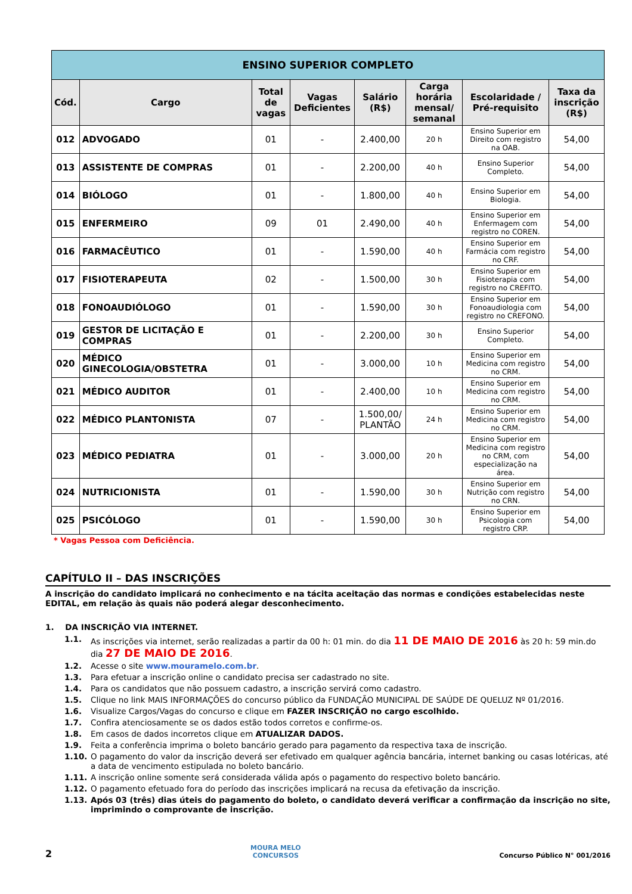| ENSINO SUPERIOR COMPLETO | | | | | | | |
| --- | --- | --- | --- | --- | --- | --- | --- |
| Cód. | Cargo | Total de vagas | Vagas Deficientes | Salário (R$) | Carga horária mensal/ semanal | Escolaridade / Pré-requisito | Taxa da inscrição (R$) |
| 012 | ADVOGADO | 01 | - | 2.400,00 | 20 h | Ensino Superior em Direito com registro na OAB. | 54,00 |
| 013 | ASSISTENTE DE COMPRAS | 01 | - | 2.200,00 | 40 h | Ensino Superior Completo. | 54,00 |
| 014 | BIÓLOGO | 01 | - | 1.800,00 | 40 h | Ensino Superior em Biologia. | 54,00 |
| 015 | ENFERMEIRO | 09 | 01 | 2.490,00 | 40 h | Ensino Superior em Enfermagem com registro no COREN. | 54,00 |
| 016 | FARMACÊUTICO | 01 | - | 1.590,00 | 40 h | Ensino Superior em Farmácia com registro no CRF. | 54,00 |
| 017 | FISIOTERAPEUTA | 02 | - | 1.500,00 | 30 h | Ensino Superior em Fisioterapia com registro no CREFITO. | 54,00 |
| 018 | FONOAUDIÓLOGO | 01 | - | 1.590,00 | 30 h | Ensino Superior em Fonoaudiologia com registro no CREFONO. | 54,00 |
| 019 | GESTOR DE LICITAÇÃO E COMPRAS | 01 | - | 2.200,00 | 30 h | Ensino Superior Completo. | 54,00 |
| 020 | MÉDICO GINECOLOGIA/OBSTETRA | 01 | - | 3.000,00 | 10 h | Ensino Superior em Medicina com registro no CRM. | 54,00 |
| 021 | MÉDICO AUDITOR | 01 | - | 2.400,00 | 10 h | Ensino Superior em Medicina com registro no CRM. | 54,00 |
| 022 | MÉDICO PLANTONISTA | 07 | - | 1.500,00/ PLANTÃO | 24 h | Ensino Superior em Medicina com registro no CRM. | 54,00 |
| 023 | MÉDICO PEDIATRA | 01 | - | 3.000,00 | 20 h | Ensino Superior em Medicina com registro no CRM, com especialização na área. | 54,00 |
| 024 | NUTRICIONISTA | 01 | - | 1.590,00 | 30 h | Ensino Superior em Nutrição com registro no CRN. | 54,00 |
| 025 | PSICÓLOGO | 01 | - | 1.590,00 | 30 h | Ensino Superior em Psicologia com registro CRP. | 54,00 |
* Vagas Pessoa com Deficiência.
CAPÍTULO II – DAS INSCRIÇÕES
A inscrição do candidato implicará no conhecimento e na tácita aceitação das normas e condições estabelecidas neste EDITAL, em relação às quais não poderá alegar desconhecimento.
1. DA INSCRIÇÃO VIA INTERNET.
1.1. As inscrições via internet, serão realizadas a partir da 00 h: 01 min. do dia 11 DE MAIO DE 2016 às 20 h: 59 min.do dia 27 DE MAIO DE 2016.
1.2. Acesse o site www.mouramelo.com.br.
1.3. Para efetuar a inscrição online o candidato precisa ser cadastrado no site.
1.4. Para os candidatos que não possuem cadastro, a inscrição servirá como cadastro.
1.5. Clique no link MAIS INFORMAÇÕES do concurso público da FUNDAÇÃO MUNICIPAL DE SAÚDE DE QUELUZ Nº 01/2016.
1.6. Visualize Cargos/Vagas do concurso e clique em FAZER INSCRIÇÃO no cargo escolhido.
1.7. Confira atenciosamente se os dados estão todos corretos e confirme-os.
1.8. Em casos de dados incorretos clique em ATUALIZAR DADOS.
1.9. Feita a conferência imprima o boleto bancário gerado para pagamento da respectiva taxa de inscrição.
1.10. O pagamento do valor da inscrição deverá ser efetivado em qualquer agência bancária, internet banking ou casas lotéricas, até a data de vencimento estipulada no boleto bancário.
1.11. A inscrição online somente será considerada válida após o pagamento do respectivo boleto bancário.
1.12. O pagamento efetuado fora do período das inscrições implicará na recusa da efetivação da inscrição.
1.13. Após 03 (três) dias úteis do pagamento do boleto, o candidato deverá verificar a confirmação da inscrição no site, imprimindo o comprovante de inscrição.
2 MOURA MELO
CONCURSOS Concurso Público N° 001/2016